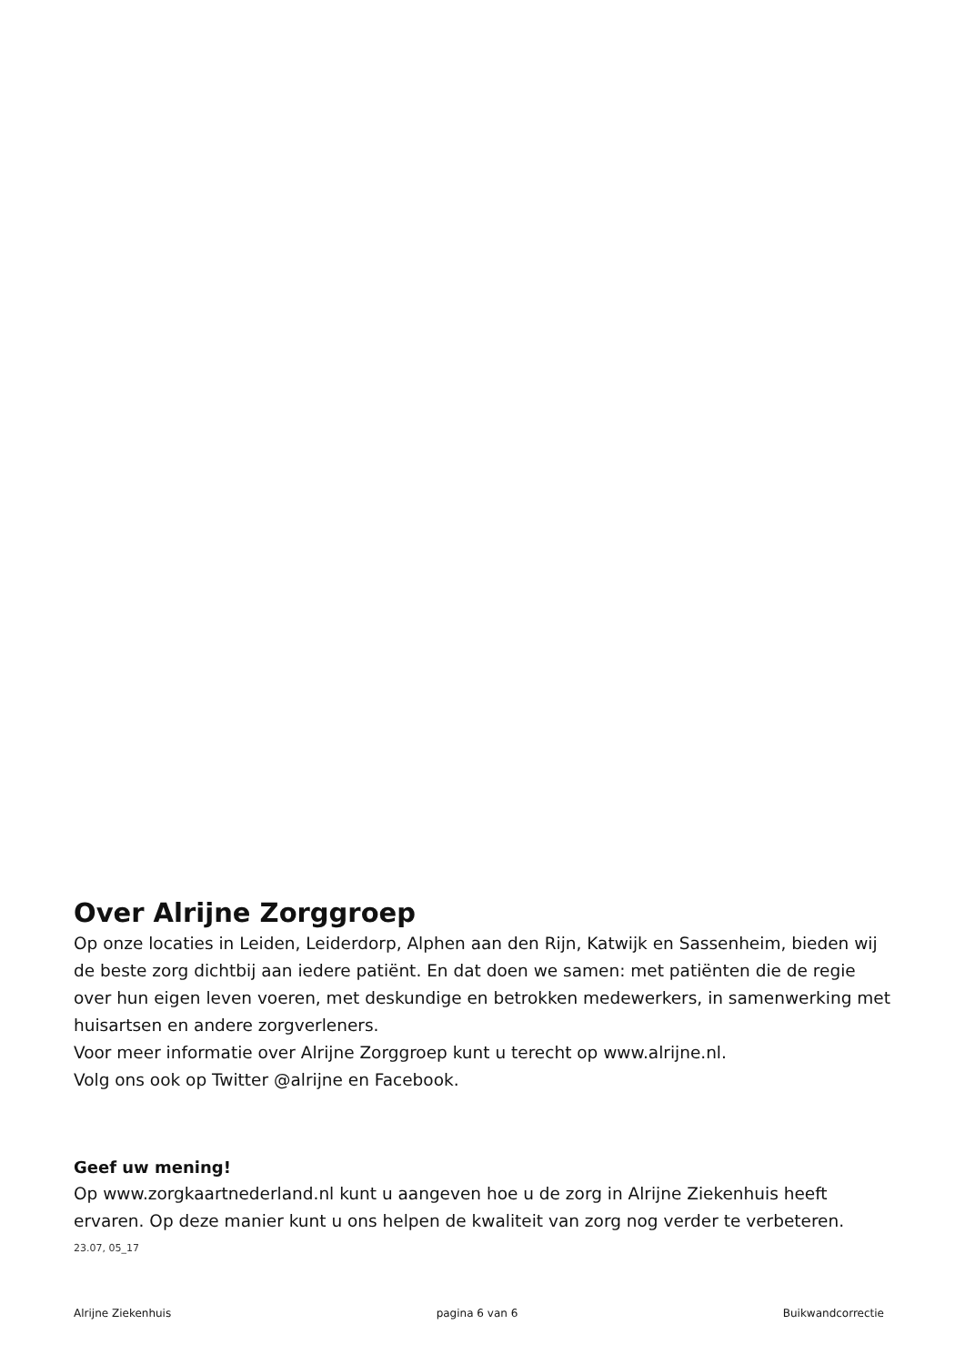Over Alrijne Zorggroep
Op onze locaties in Leiden, Leiderdorp, Alphen aan den Rijn, Katwijk en Sassenheim, bieden wij de beste zorg dichtbij aan iedere patiënt. En dat doen we samen: met patiënten die de regie over hun eigen leven voeren, met deskundige en betrokken medewerkers, in samenwerking met huisartsen en andere zorgverleners.
Voor meer informatie over Alrijne Zorggroep kunt u terecht op www.alrijne.nl.
Volg ons ook op Twitter @alrijne en Facebook.
Geef uw mening!
Op www.zorgkaartnederland.nl kunt u aangeven hoe u de zorg in Alrijne Ziekenhuis heeft ervaren. Op deze manier kunt u ons helpen de kwaliteit van zorg nog verder te verbeteren.
23.07, 05_17
Alrijne Ziekenhuis pagina 6 van 6 Buikwandcorrectie